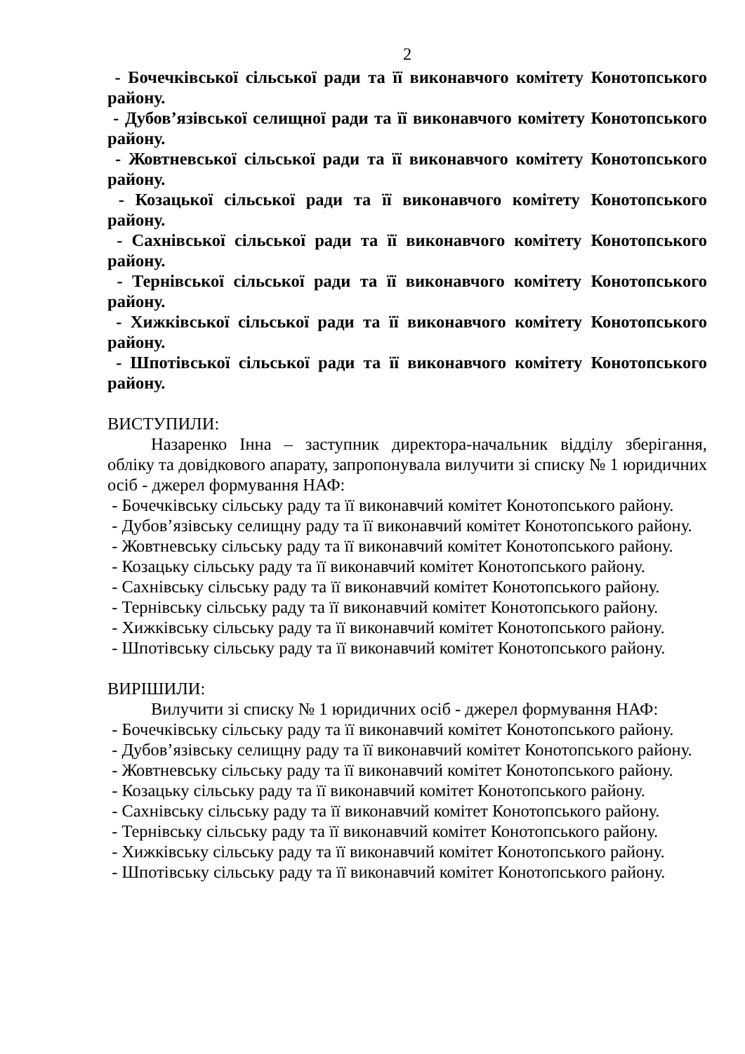2
- Бочечківської сільської ради та її виконавчого комітету Конотопського району.
- Дубов’язівської селищної ради та її виконавчого комітету Конотопського району.
- Жовтневської сільської ради та її виконавчого комітету Конотопського району.
- Козацької сільської ради та її виконавчого комітету Конотопського району.
- Сахнівської сільської ради та її виконавчого комітету Конотопського району.
- Тернівської сільської ради та її виконавчого комітету Конотопського району.
- Хижківської сільської ради та її виконавчого комітету Конотопського району.
- Шпотівської сільської ради та її виконавчого комітету Конотопського району.
ВИСТУПИЛИ:
Назаренко Інна – заступник директора-начальник відділу зберігання, обліку та довідкового апарату, запропонувала вилучити зі списку № 1 юридичних осіб - джерел формування НАФ:
- Бочечківську сільську раду та її виконавчий комітет Конотопського району.
- Дубов’язівську селищну раду та її виконавчий комітет Конотопського району.
- Жовтневську сільську раду та її виконавчий комітет Конотопського району.
- Козацьку сільську раду та її виконавчий комітет Конотопського району.
- Сахнівську сільську раду та її виконавчий комітет Конотопського району.
- Тернівську сільську раду та її виконавчий комітет Конотопського району.
- Хижківську сільську раду та її виконавчий комітет Конотопського району.
- Шпотівську сільську раду та її виконавчий комітет Конотопського району.
ВИРІШИЛИ:
Вилучити зі списку № 1 юридичних осіб - джерел формування НАФ:
- Бочечківську сільську раду та її виконавчий комітет Конотопського району.
- Дубов’язівську селищну раду та її виконавчий комітет Конотопського району.
- Жовтневську сільську раду та її виконавчий комітет Конотопського району.
- Козацьку сільську раду та її виконавчий комітет Конотопського району.
- Сахнівську сільську раду та її виконавчий комітет Конотопського району.
- Тернівську сільську раду та її виконавчий комітет Конотопського району.
- Хижківську сільську раду та її виконавчий комітет Конотопського району.
- Шпотівську сільську раду та її виконавчий комітет Конотопського району.